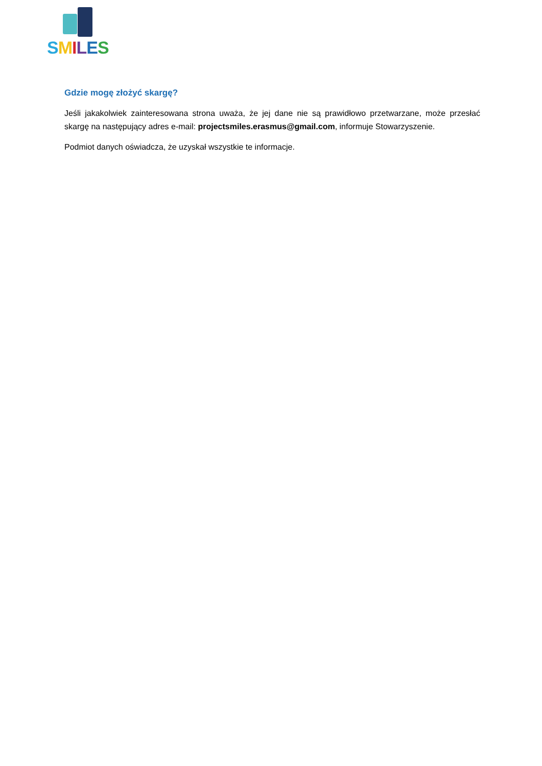SMILES
Gdzie mogę złożyć skargę?
Jeśli jakakolwiek zainteresowana strona uważa, że jej dane nie są prawidłowo przetwarzane, może przesłać skargę na następujący adres e-mail: projectsmiles.erasmus@gmail.com, informuje Stowarzyszenie.
Podmiot danych oświadcza, że uzyskał wszystkie te informacje.